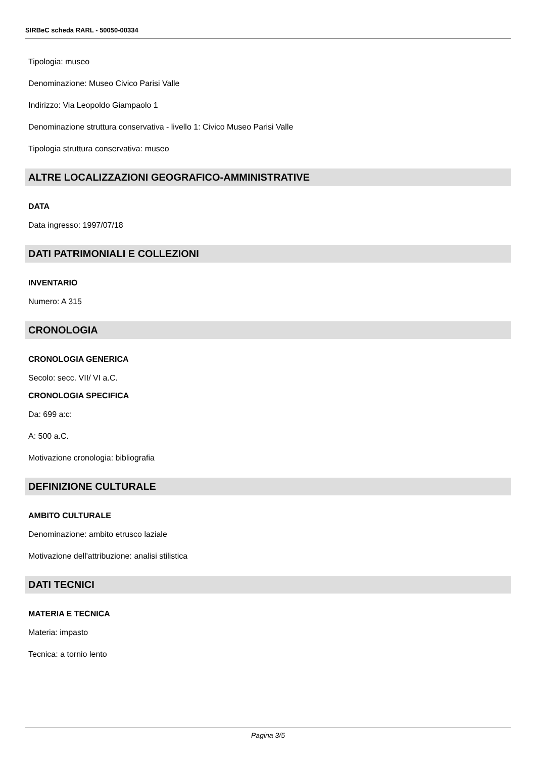SIRBeC scheda RARL - 50050-00334
Tipologia: museo
Denominazione: Museo Civico Parisi Valle
Indirizzo: Via Leopoldo Giampaolo 1
Denominazione struttura conservativa - livello 1: Civico Museo Parisi Valle
Tipologia struttura conservativa: museo
ALTRE LOCALIZZAZIONI GEOGRAFICO-AMMINISTRATIVE
DATA
Data ingresso: 1997/07/18
DATI PATRIMONIALI E COLLEZIONI
INVENTARIO
Numero: A 315
CRONOLOGIA
CRONOLOGIA GENERICA
Secolo: secc. VII/ VI a.C.
CRONOLOGIA SPECIFICA
Da: 699 a:c:
A: 500 a.C.
Motivazione cronologia: bibliografia
DEFINIZIONE CULTURALE
AMBITO CULTURALE
Denominazione: ambito etrusco laziale
Motivazione dell'attribuzione: analisi stilistica
DATI TECNICI
MATERIA E TECNICA
Materia: impasto
Tecnica: a tornio lento
Pagina 3/5